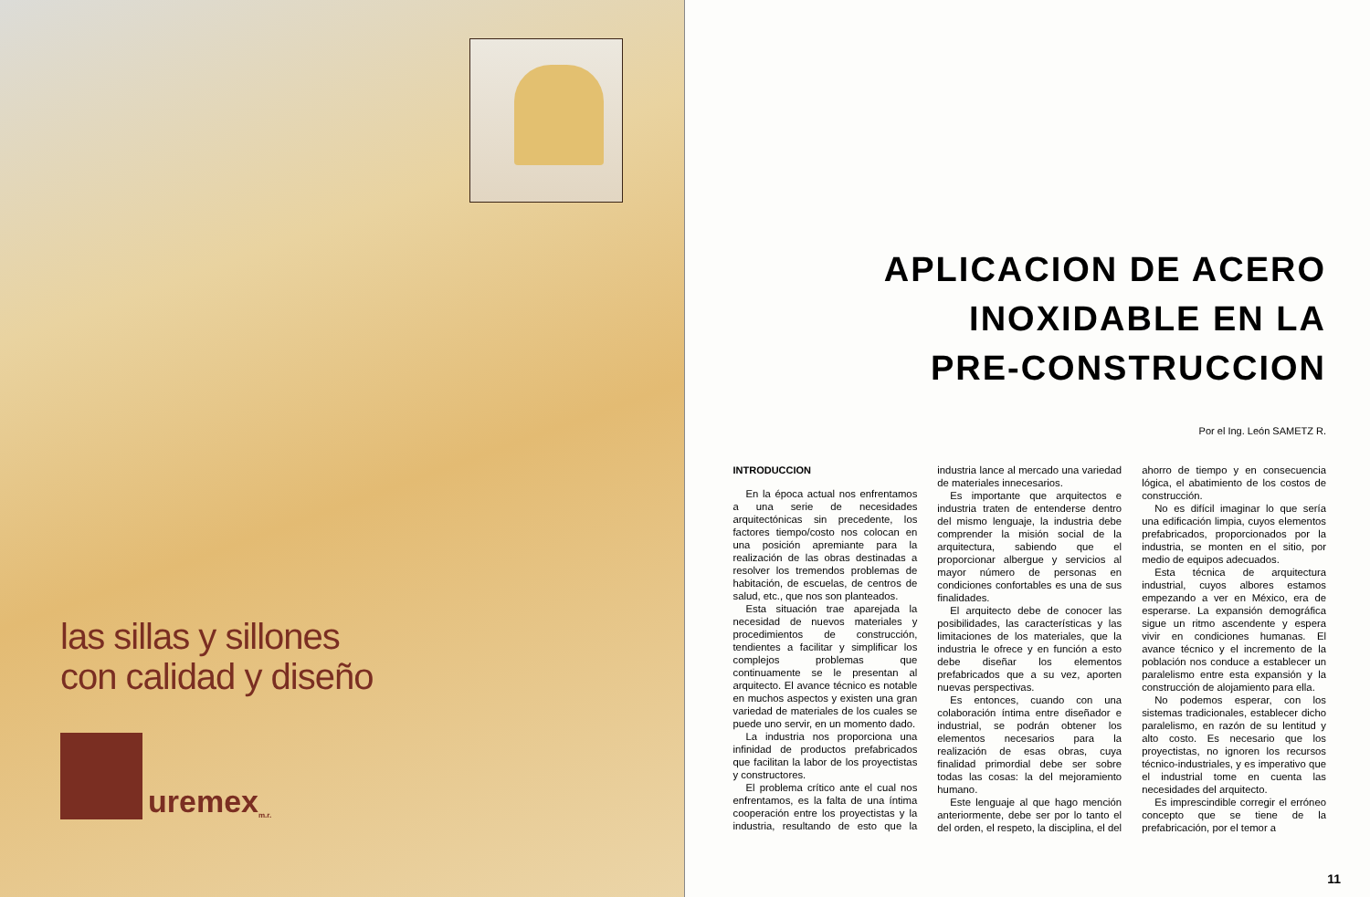las sillas y sillones
con calidad y diseño
uremex m.r.
APLICACION DE ACERO
INOXIDABLE EN LA
PRE-CONSTRUCCION
Por el Ing. León SAMETZ R.
INTRODUCCION
En la época actual nos enfrentamos a una serie de necesidades arquitectónicas sin precedente, los factores tiempo/costo nos colocan en una posición apremiante para la realización de las obras destinadas a resolver los tremendos problemas de habitación, de escuelas, de centros de salud, etc., que nos son planteados.
Esta situación trae aparejada la necesidad de nuevos materiales y procedimientos de construcción, tendientes a facilitar y simplificar los complejos problemas que continuamente se le presentan al arquitecto. El avance técnico es notable en muchos aspectos y existen una gran variedad de materiales de los cuales se puede uno servir, en un momento dado.
La industria nos proporciona una infinidad de productos prefabricados que facilitan la labor de los proyectistas y constructores.
El problema crítico ante el cual nos enfrentamos, es la falta de una íntima cooperación entre los proyectistas y la industria, resultando de esto que la industria lance al mercado una variedad de materiales innecesarios.
Es importante que arquitectos e industria traten de entenderse dentro del mismo lenguaje, la industria debe comprender la misión social de la arquitectura, sabiendo que el proporcionar albergue y servicios al mayor número de personas en condiciones confortables es una de sus finalidades.
El arquitecto debe de conocer las posibilidades, las características y las limitaciones de los materiales, que la industria le ofrece y en función a esto debe diseñar los elementos prefabricados que a su vez, aporten nuevas perspectivas.
Es entonces, cuando con una colaboración íntima entre diseñador e industrial, se podrán obtener los elementos necesarios para la realización de esas obras, cuya finalidad primordial debe ser sobre todas las cosas: la del mejoramiento humano.
Este lenguaje al que hago mención anteriormente, debe ser por lo tanto el del orden, el respeto, la disciplina, el del ahorro de tiempo y en consecuencia lógica, el abatimiento de los costos de construcción.
No es difícil imaginar lo que sería una edificación limpia, cuyos elementos prefabricados, proporcionados por la industria, se monten en el sitio, por medio de equipos adecuados.
Esta técnica de arquitectura industrial, cuyos albores estamos empezando a ver en México, era de esperarse. La expansión demográfica sigue un ritmo ascendente y espera vivir en condiciones humanas. El avance técnico y el incremento de la población nos conduce a establecer un paralelismo entre esta expansión y la construcción de alojamiento para ella.
No podemos esperar, con los sistemas tradicionales, establecer dicho paralelismo, en razón de su lentitud y alto costo. Es necesario que los proyectistas, no ignoren los recursos técnico-industriales, y es imperativo que el industrial tome en cuenta las necesidades del arquitecto.
Es imprescindible corregir el erróneo concepto que se tiene de la prefabricación, por el temor a
11